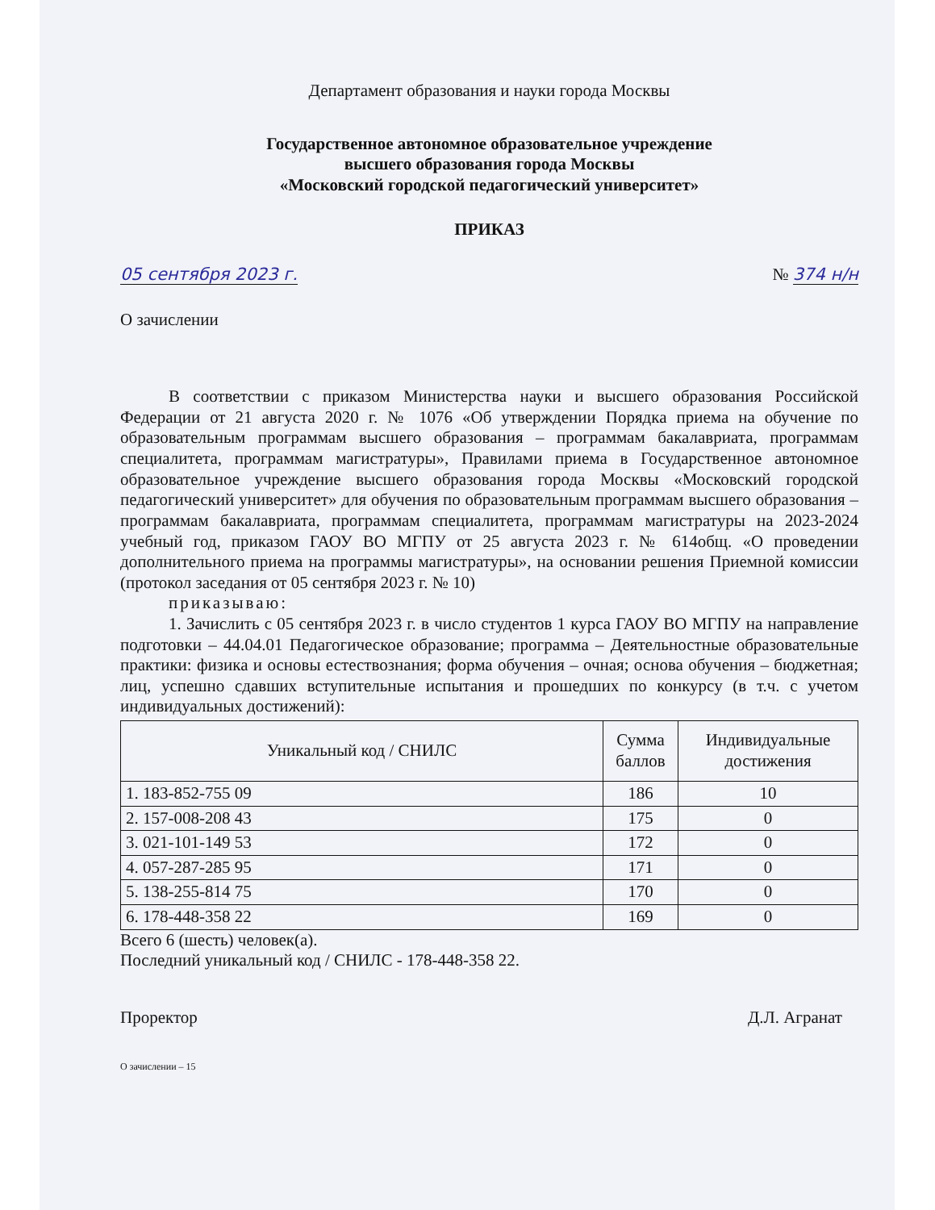Департамент образования и науки города Москвы
Государственное автономное образовательное учреждение
высшего образования города Москвы
«Московский городской педагогический университет»
ПРИКАЗ
05 сентября 2023 г. № 374 н/н
О зачислении
В соответствии с приказом Министерства науки и высшего образования Российской Федерации от 21 августа 2020 г. № 1076 «Об утверждении Порядка приема на обучение по образовательным программам высшего образования – программам бакалавриата, программам специалитета, программам магистратуры», Правилами приема в Государственное автономное образовательное учреждение высшего образования города Москвы «Московский городской педагогический университет» для обучения по образовательным программам высшего образования – программам бакалавриата, программам специалитета, программам магистратуры на 2023-2024 учебный год, приказом ГАОУ ВО МГПУ от 25 августа 2023 г. № 614общ. «О проведении дополнительного приема на программы магистратуры», на основании решения Приемной комиссии (протокол заседания от 05 сентября 2023 г. № 10)
приказываю:
1. Зачислить с 05 сентября 2023 г. в число студентов 1 курса ГАОУ ВО МГПУ на направление подготовки – 44.04.01 Педагогическое образование; программа – Деятельностные образовательные практики: физика и основы естествознания; форма обучения – очная; основа обучения – бюджетная; лиц, успешно сдавших вступительные испытания и прошедших по конкурсу (в т.ч. с учетом индивидуальных достижений):
| Уникальный код / СНИЛС | Сумма баллов | Индивидуальные достижения |
| --- | --- | --- |
| 1. 183-852-755 09 | 186 | 10 |
| 2. 157-008-208 43 | 175 | 0 |
| 3. 021-101-149 53 | 172 | 0 |
| 4. 057-287-285 95 | 171 | 0 |
| 5. 138-255-814 75 | 170 | 0 |
| 6. 178-448-358 22 | 169 | 0 |
Всего 6 (шесть) человек(а).
Последний уникальный код / СНИЛС - 178-448-358 22.
Проректор Д.Л. Агранат
О зачислении – 15